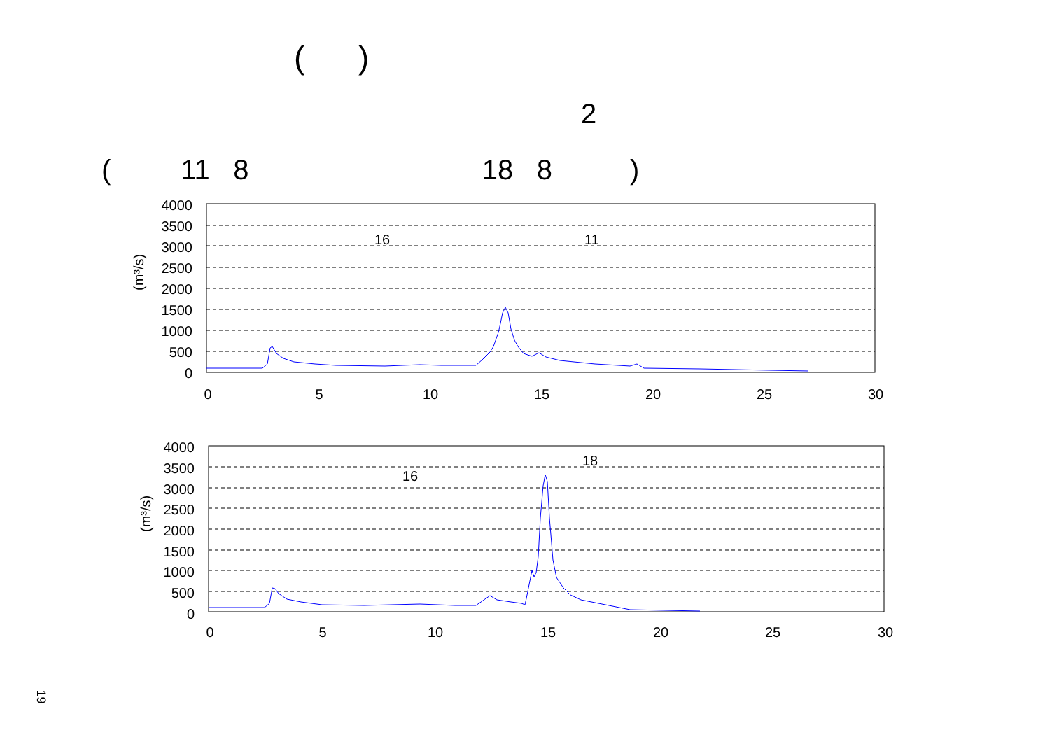( )
2
( 11 8 18 8 )
4000
3500
3000
2500
2000
1500
1000
500
0
0
5
10
15
20
25
30
16
11
(m³/s)
4000
3500
3000
2500
2000
1500
1000
500
0
0
5
10
15
20
25
30
16
18
(m³/s)
19